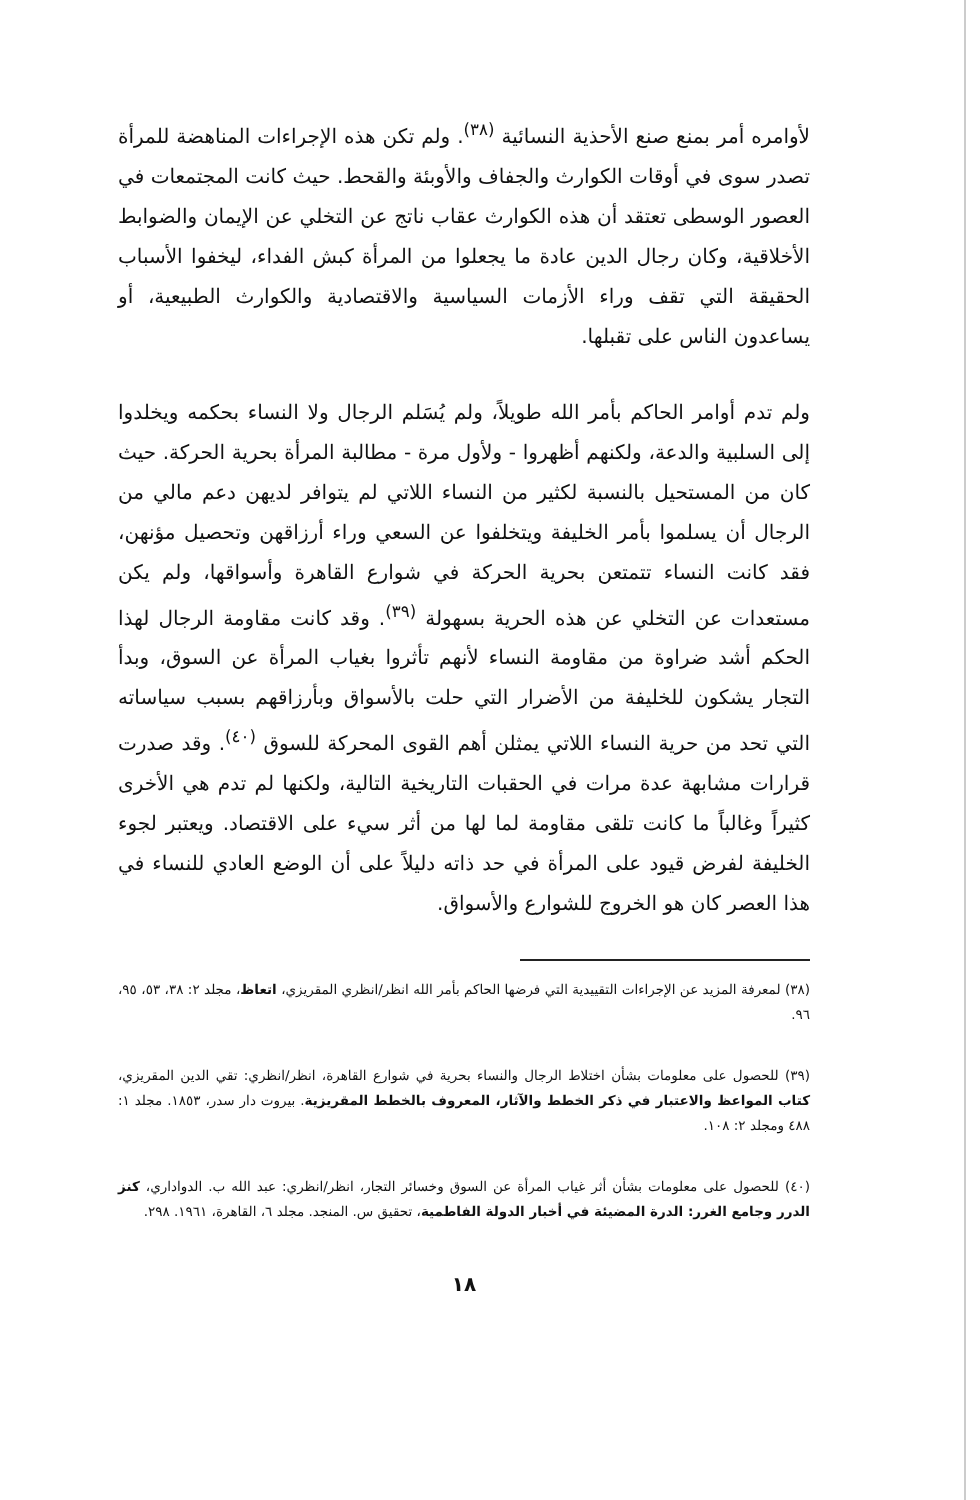لأوامره أمر بمنع صنع الأحذية النسائية <sup>(٣٨)</sup>. ولم تكن هذه الإجراءات المناهضة للمرأة تصدر سوى في أوقات الكوارث والجفاف والأوبئة والقحط. حيث كانت المجتمعات في العصور الوسطى تعتقد أن هذه الكوارث عقاب ناتج عن التخلي عن الإيمان والضوابط الأخلاقية، وكان رجال الدين عادة ما يجعلوا من المرأة كبش الفداء، ليخفوا الأسباب الحقيقة التي تقف وراء الأزمات السياسية والاقتصادية والكوارث الطبيعية، أو يساعدون الناس على تقبلها.
ولم تدم أوامر الحاكم بأمر الله طويلاً، ولم يُسَلم الرجال ولا النساء بحكمه ويخلدوا إلى السلبية والدعة، ولكنهم أظهروا - ولأول مرة - مطالبة المرأة بحرية الحركة. حيث كان من المستحيل بالنسبة لكثير من النساء اللاتي لم يتوافر لديهن دعم مالي من الرجال أن يسلموا بأمر الخليفة ويتخلفوا عن السعي وراء أرزاقهن وتحصيل مؤنهن، فقد كانت النساء تتمتعن بحرية الحركة في شوارع القاهرة وأسواقها، ولم يكن مستعدات عن التخلي عن هذه الحرية بسهولة <sup>(٣٩)</sup>. وقد كانت مقاومة الرجال لهذا الحكم أشد ضراوة من مقاومة النساء لأنهم تأثروا بغياب المرأة عن السوق، وبدأ التجار يشكون للخليفة من الأضرار التي حلت بالأسواق وبأرزاقهم بسبب سياساته التي تحد من حرية النساء اللاتي يمثلن أهم القوى المحركة للسوق <sup>(٤٠)</sup>. وقد صدرت قرارات مشابهة عدة مرات في الحقبات التاريخية التالية، ولكنها لم تدم هي الأخرى كثيراً وغالباً ما كانت تلقى مقاومة لما لها من أثر سيء على الاقتصاد. ويعتبر لجوء الخليفة لفرض قيود على المرأة في حد ذاته دليلاً على أن الوضع العادي للنساء في هذا العصر كان هو الخروج للشوارع والأسواق.
(٣٨) لمعرفة المزيد عن الإجراءات التقييدية التي فرضها الحاكم بأمر الله انظر/انظري المقريزي، اتعاظ، مجلد ٢: ٣٨، ٥٣، ٩٥، ٩٦.
(٣٩) للحصول على معلومات بشأن اختلاط الرجال والنساء بحرية في شوارع القاهرة، انظر/انظري: تقي الدين المقريزي، كتاب المواعظ والاعتبار في ذكر الخطط والآثار، المعروف بالخطط المقريزية. بيروت دار سدر، ١٨٥٣. مجلد ١: ٤٨٨ ومجلد ٢: ١٠٨.
(٤٠) للحصول على معلومات بشأن أثر غياب المرأة عن السوق وخسائر التجار، انظر/انظري: عبد الله ب. الدواداري، كنز الدرر وجامع الغرر: الدرة المضيئة في أخبار الدولة الفاطمية، تحقيق س. المنجد. مجلد ٦، القاهرة، ١٩٦١. ٢٩٨.
١٨